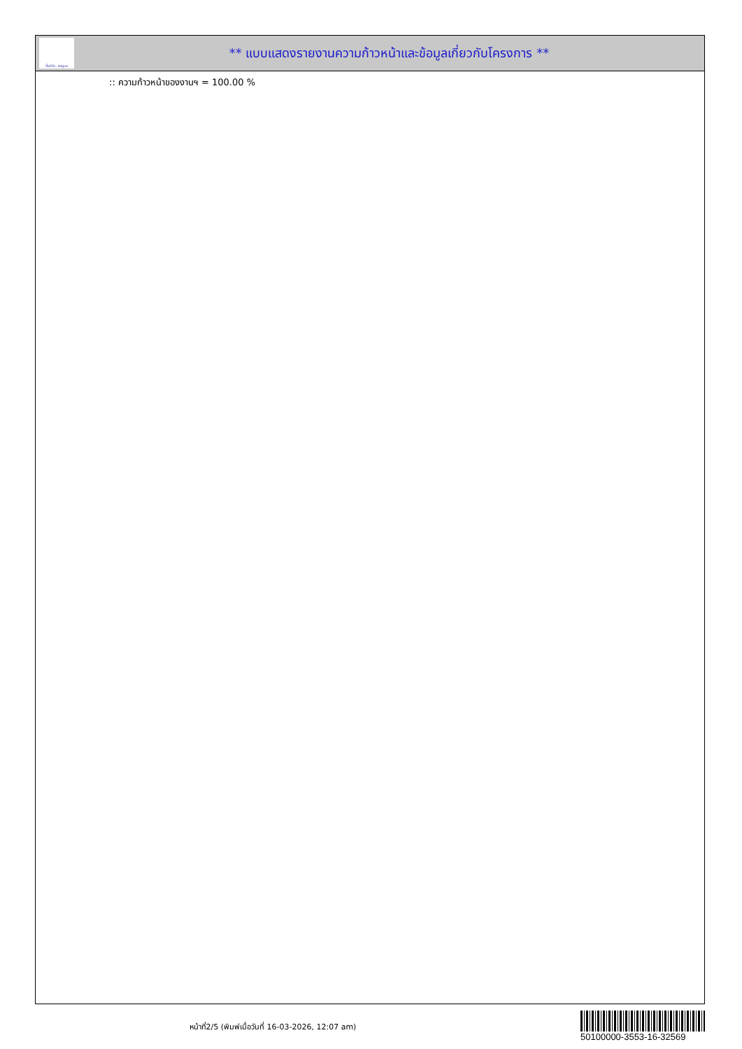ทั้งชีวิต..เราดูแล
** แบบแสดงรายงานความก้าวหน้าและข้อมูลเกี่ยวกับโครงการ **
:: ความก้าวหน้าของงานฯ = 100.00 %
หน้าที่2/5 (พิมพ์เมื่อวันที่ 16-03-2026, 12:07 am)
50100000-3553-16-32569